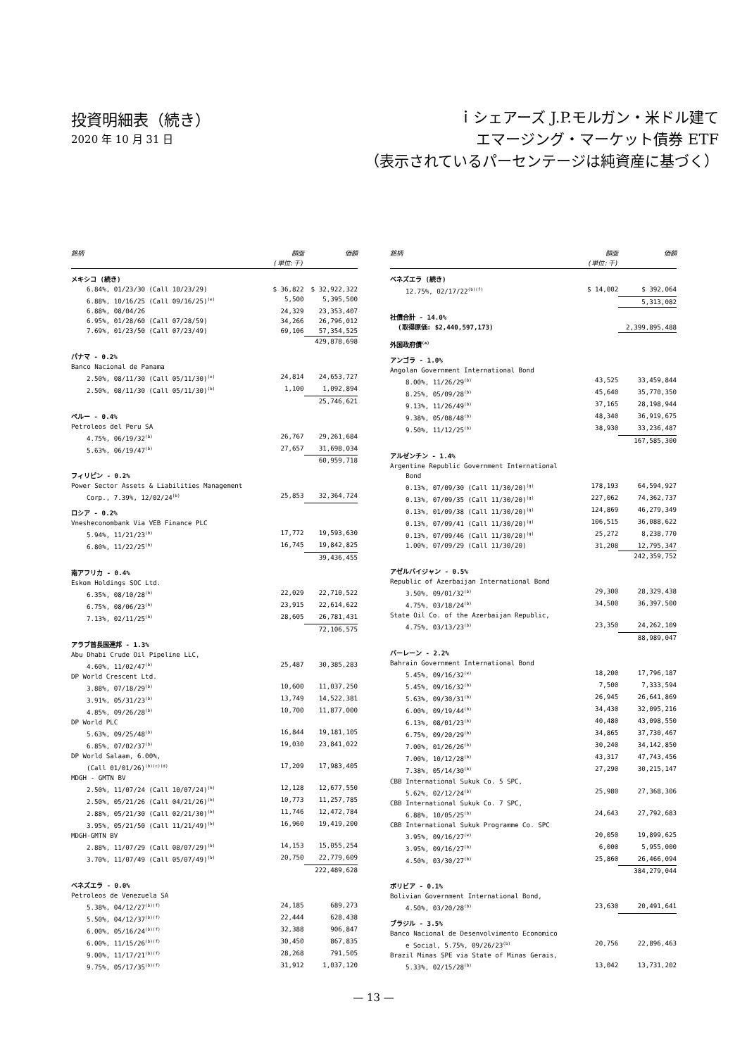投資明細表（続き）
2020 年 10 月 31 日
ｉシェアーズ J.P.モルガン・米ドル建て
エマージング・マーケット債券 ETF
（表示されているパーセンテージは純資産に基づく）
| 銘柄 | 額面 (単位:千) | 価額 |
| --- | --- | --- |
| メキシコ (続き) | | |
| 6.84%, 01/23/30 (Call 10/23/29) | $ 36,822 | $ 32,922,322 |
| 6.88%, 10/16/25 (Call 09/16/25)<sup>(e)</sup> | 5,500 | 5,395,500 |
| 6.88%, 08/04/26 | 24,329 | 23,353,407 |
| 6.95%, 01/28/60 (Call 07/28/59) | 34,266 | 26,796,012 |
| 7.69%, 01/23/50 (Call 07/23/49) | 69,106 | 57,354,525 |
| | | 429,878,698 |
| パナマ - 0.2% | | |
| Banco Nacional de Panama | | |
| 2.50%, 08/11/30 (Call 05/11/30)<sup>(e)</sup> | 24,814 | 24,653,727 |
| 2.50%, 08/11/30 (Call 05/11/30)<sup>(b)</sup> | 1,100 | 1,092,894 |
| | | 25,746,621 |
| ペルー - 0.4% | | |
| Petroleos del Peru SA | | |
| 4.75%, 06/19/32<sup>(b)</sup> | 26,767 | 29,261,684 |
| 5.63%, 06/19/47<sup>(b)</sup> | 27,657 | 31,698,034 |
| | | 60,959,718 |
| フィリピン - 0.2% | | |
| Power Sector Assets & Liabilities Management | | |
| Corp., 7.39%, 12/02/24<sup>(b)</sup> | 25,853 | 32,364,724 |
| ロシア - 0.2% | | |
| Vnesheconombank Via VEB Finance PLC | | |
| 5.94%, 11/21/23<sup>(b)</sup> | 17,772 | 19,593,630 |
| 6.80%, 11/22/25<sup>(b)</sup> | 16,745 | 19,842,825 |
| | | 39,436,455 |
| 南アフリカ - 0.4% | | |
| Eskom Holdings SOC Ltd. | | |
| 6.35%, 08/10/28<sup>(b)</sup> | 22,029 | 22,710,522 |
| 6.75%, 08/06/23<sup>(b)</sup> | 23,915 | 22,614,622 |
| 7.13%, 02/11/25<sup>(b)</sup> | 28,605 | 26,781,431 |
| | | 72,106,575 |
| アラブ首長国連邦 - 1.3% | | |
| Abu Dhabi Crude Oil Pipeline LLC, | | |
| 4.60%, 11/02/47<sup>(b)</sup> | 25,487 | 30,385,283 |
| DP World Crescent Ltd. | | |
| 3.88%, 07/18/29<sup>(b)</sup> | 10,600 | 11,037,250 |
| 3.91%, 05/31/23<sup>(b)</sup> | 13,749 | 14,522,381 |
| 4.85%, 09/26/28<sup>(b)</sup> | 10,700 | 11,877,000 |
| DP World PLC | | |
| 5.63%, 09/25/48<sup>(b)</sup> | 16,844 | 19,181,105 |
| 6.85%, 07/02/37<sup>(b)</sup> | 19,030 | 23,841,022 |
| DP World Salaam, 6.00%, | | |
| (Call 01/01/26)<sup>(b)(c)(d)</sup> | 17,209 | 17,983,405 |
| MDGH - GMTN BV | | |
| 2.50%, 11/07/24 (Call 10/07/24)<sup>(b)</sup> | 12,128 | 12,677,550 |
| 2.50%, 05/21/26 (Call 04/21/26)<sup>(b)</sup> | 10,773 | 11,257,785 |
| 2.88%, 05/21/30 (Call 02/21/30)<sup>(b)</sup> | 11,746 | 12,472,784 |
| 3.95%, 05/21/50 (Call 11/21/49)<sup>(b)</sup> | 16,960 | 19,419,200 |
| MDGH-GMTN BV | | |
| 2.88%, 11/07/29 (Call 08/07/29)<sup>(b)</sup> | 14,153 | 15,055,254 |
| 3.70%, 11/07/49 (Call 05/07/49)<sup>(b)</sup> | 20,750 | 22,779,609 |
| | | 222,489,628 |
| ベネズエラ - 0.0% | | |
| Petroleos de Venezuela SA | | |
| 5.38%, 04/12/27<sup>(b)(f)</sup> | 24,185 | 689,273 |
| 5.50%, 04/12/37<sup>(b)(f)</sup> | 22,444 | 628,438 |
| 6.00%, 05/16/24<sup>(b)(f)</sup> | 32,388 | 906,847 |
| 6.00%, 11/15/26<sup>(b)(f)</sup> | 30,450 | 867,835 |
| 9.00%, 11/17/21<sup>(b)(f)</sup> | 28,268 | 791,505 |
| 9.75%, 05/17/35<sup>(b)(f)</sup> | 31,912 | 1,037,120 |
| 銘柄 | 額面 (単位:千) | 価額 |
| --- | --- | --- |
| ベネズエラ (続き) | | |
| 12.75%, 02/17/22<sup>(b)(f)</sup> | $ 14,002 | $ 392,064 |
| | | 5,313,082 |
| 社債合計 - 14.0% (取得原価: $2,440,597,173) | | 2,399,895,488 |
| 外国政府債<sup>(a)</sup> | | |
| アンゴラ - 1.0% | | |
| Angolan Government International Bond | | |
| 8.00%, 11/26/29<sup>(b)</sup> | 43,525 | 33,459,844 |
| 8.25%, 05/09/28<sup>(b)</sup> | 45,640 | 35,770,350 |
| 9.13%, 11/26/49<sup>(b)</sup> | 37,165 | 28,198,944 |
| 9.38%, 05/08/48<sup>(b)</sup> | 48,340 | 36,919,675 |
| 9.50%, 11/12/25<sup>(b)</sup> | 38,930 | 33,236,487 |
| | | 167,585,300 |
| アルゼンチン - 1.4% | | |
| Argentine Republic Government International Bond | | |
| 0.13%, 07/09/30 (Call 11/30/20)<sup>(g)</sup> | 178,193 | 64,594,927 |
| 0.13%, 07/09/35 (Call 11/30/20)<sup>(g)</sup> | 227,062 | 74,362,737 |
| 0.13%, 01/09/38 (Call 11/30/20)<sup>(g)</sup> | 124,869 | 46,279,349 |
| 0.13%, 07/09/41 (Call 11/30/20)<sup>(g)</sup> | 106,515 | 36,088,622 |
| 0.13%, 07/09/46 (Call 11/30/20)<sup>(g)</sup> | 25,272 | 8,238,770 |
| 1.00%, 07/09/29 (Call 11/30/20) | 31,208 | 12,795,347 |
| | | 242,359,752 |
| アゼルバイジャン - 0.5% | | |
| Republic of Azerbaijan International Bond | | |
| 3.50%, 09/01/32<sup>(b)</sup> | 29,300 | 28,329,438 |
| 4.75%, 03/18/24<sup>(b)</sup> | 34,500 | 36,397,500 |
| State Oil Co. of the Azerbaijan Republic, | | |
| 4.75%, 03/13/23<sup>(b)</sup> | 23,350 | 24,262,109 |
| | | 88,989,047 |
| バーレーン - 2.2% | | |
| Bahrain Government International Bond | | |
| 5.45%, 09/16/32<sup>(e)</sup> | 18,200 | 17,796,187 |
| 5.45%, 09/16/32<sup>(b)</sup> | 7,500 | 7,333,594 |
| 5.63%, 09/30/31<sup>(b)</sup> | 26,945 | 26,641,869 |
| 6.00%, 09/19/44<sup>(b)</sup> | 34,430 | 32,095,216 |
| 6.13%, 08/01/23<sup>(b)</sup> | 40,480 | 43,098,550 |
| 6.75%, 09/20/29<sup>(b)</sup> | 34,865 | 37,730,467 |
| 7.00%, 01/26/26<sup>(b)</sup> | 30,240 | 34,142,850 |
| 7.00%, 10/12/28<sup>(b)</sup> | 43,317 | 47,743,456 |
| 7.38%, 05/14/30<sup>(b)</sup> | 27,290 | 30,215,147 |
| CBB International Sukuk Co. 5 SPC, | | |
| 5.62%, 02/12/24<sup>(b)</sup> | 25,980 | 27,368,306 |
| CBB International Sukuk Co. 7 SPC, | | |
| 6.88%, 10/05/25<sup>(b)</sup> | 24,643 | 27,792,683 |
| CBB International Sukuk Programme Co. SPC | | |
| 3.95%, 09/16/27<sup>(e)</sup> | 20,050 | 19,899,625 |
| 3.95%, 09/16/27<sup>(b)</sup> | 6,000 | 5,955,000 |
| 4.50%, 03/30/27<sup>(b)</sup> | 25,860 | 26,466,094 |
| | | 384,279,044 |
| ボリビア - 0.1% | | |
| Bolivian Government International Bond, | | |
| 4.50%, 03/20/28<sup>(b)</sup> | 23,630 | 20,491,641 |
| ブラジル - 3.5% | | |
| Banco Nacional de Desenvolvimento Economico | | |
| e Social, 5.75%, 09/26/23<sup>(b)</sup> | 20,756 | 22,896,463 |
| Brazil Minas SPE via State of Minas Gerais, | | |
| 5.33%, 02/15/28<sup>(b)</sup> | 13,042 | 13,731,202 |
— 13 —